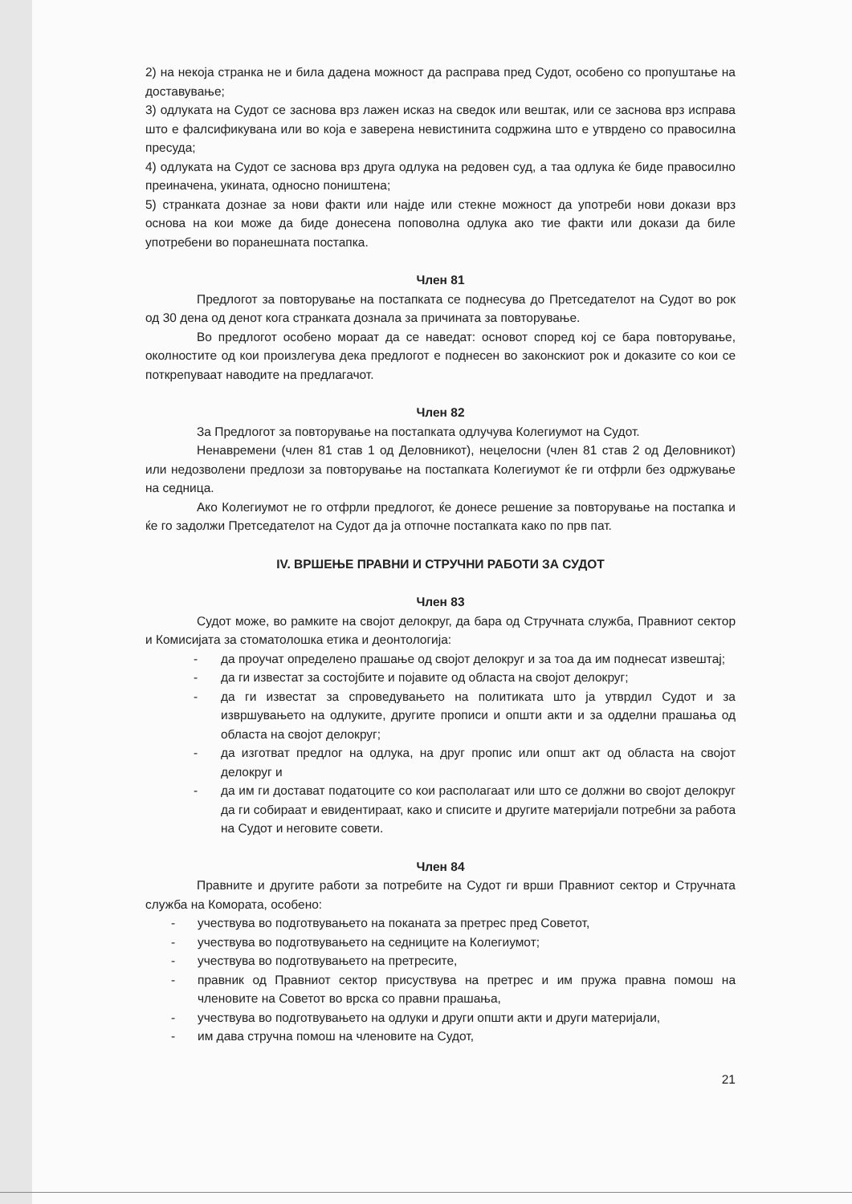2) на некоја странка не и била дадена можност да расправа пред Судот, особено со пропуштање на доставување;
3) одлуката на Судот се заснова врз лажен исказ на сведок или вештак, или се заснова врз исправа што е фалсификувана или во која е заверена невистинита содржина што е утврдено со правосилна пресуда;
4) одлуката на Судот се заснова врз друга одлука на редовен суд, а таа одлука ќе биде правосилно преиначена, укината, односно поништена;
5) странката дознае за нови факти или најде или стекне можност да употреби нови докази врз основа на кои може да биде донесена поповолна одлука ако тие факти или докази да биле употребени во поранешната постапка.
Член 81
Предлогот за повторување на постапката се поднесува до Претседателот на Судот во рок од 30 дена од денот кога странката дознала за причината за повторување.
Во предлогот особено мораат да се наведат: основот според кој се бара повторување, околностите од кои произлегува дека предлогот е поднесен во законскиот рок и доказите со кои се поткрепуваат наводите на предлагачот.
Член 82
За Предлогот за повторување на постапката одлучува Колегиумот на Судот.
Ненавремени (член 81 став 1 од Деловникот), нецелосни (член 81 став 2 од Деловникот) или недозволени предлози за повторување на постапката Колегиумот ќе ги отфрли без одржување на седница.
Ако Колегиумот не го отфрли предлогот, ќе донесе решение за повторување на постапка и ќе го задолжи Претседателот на Судот да ја отпочне постапката како по прв пат.
IV. ВРШЕЊЕ ПРАВНИ И СТРУЧНИ РАБОТИ ЗА СУДОТ
Член 83
Судот може, во рамките на својот делокруг, да бара од Стручната служба, Правниот сектор и Комисијата за стоматолошка етика и деонтологија:
- да проучат определено прашање од својот делокруг и за тоа да им поднесат извештај;
- да ги известат за состојбите и појавите од областа на својот делокруг;
- да ги известат за спроведувањето на политиката што ја утврдил Судот и за извршувањето на одлуките, другите прописи и општи акти и за одделни прашања од областа на својот делокруг;
- да изготват предлог на одлука, на друг пропис или општ акт од областа на својот делокруг и
- да им ги достават податоците со кои располагаат или што се должни во својот делокруг да ги собираат и евидентираат, како и списите и другите материјали потребни за работа на Судот и неговите совети.
Член 84
Правните и другите работи за потребите на Судот ги врши Правниот сектор и Стручната служба на Комората, особено:
- учествува во подготвувањето на поканата за претрес пред Советот,
- учествува во подготвувањето на седниците на Колегиумот;
- учествува во подготвувањето на претресите,
- правник од Правниот сектор присуствува на претрес и им пружа правна помош на членовите на Советот во врска со правни прашања,
- учествува во подготвувањето на одлуки и други општи акти и други материјали,
- им дава стручна помош на членовите на Судот,
21